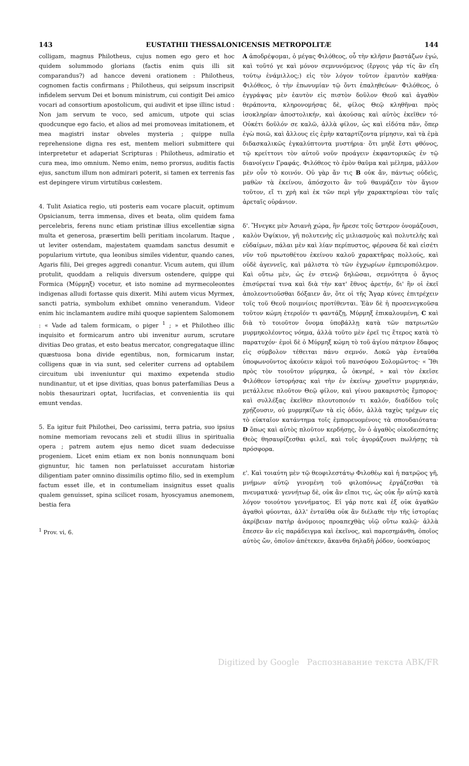143 EUSTATHII THESSALONICENSIS METROPOLITÆ 144
colligam, magnus Philotheus, cujus nomen ego gero et hoc quidem solummodo glorians (factis enim quis illi sit comparandus?) ad hancce deveni orationem : Philotheus, cognomen factis confirmans ; Philotheus, qui seipsum inscripsit infidelem servum Dei et bonum ministrum, cui contigit Dei amico vocari ad consortium apostolicum, qui audivit et ipse illinc istud : Non jam servum te voco, sed amicum, utpote qui scias quodcunque ego facio, et alios ad mei promoveas imitationem, et mea magistri instar obveles mysteria ; quippe nulla reprehensione digna res est, mentem meliori submittere qui interpretetur et adaperiat Scripturas : Philotheus, admiratio et cura mea, imo omnium. Nemo enim, nemo prorsus, auditis factis ejus, sanctum illum non admirari poterit, si tamen ex terrenis fas est depingere virum virtutibus cœlestem.
4. Tulit Asiatica regio, uti posteris eam vocare placuit, optimum Opsicianum, terra immensa, dives et beata, olim quidem fama percelebris, ferens nunc etiam pristinæ illius excellentiæ signa multa et generosa, præsertim belli peritiam incolarum. Itaque , ut leviter ostendam, majestatem quamdam sanctus desumit e popularium virtute, qua leonibus similes videntur, quando canes, Agaris filii, Dei greges aggredi conantur. Vicum autem, qui illum protulit, quoddam a reliquis diversum ostendere, quippe qui Formica (Μύρμηξ) vocetur, et isto nomine ad myrmecoleontes indigenas alludi fortasse quis dixerit. Mihi autem vicus Myrmex, sancti patria, symbolum exhibet omnino venerandum. Videor enim hic inclamantem audire mihi quoque sapientem Salomonem : « Vade ad talem formicam, o piger <sup>1</sup> ; » et Philotheo illic inquisito et formicarum antro ubi invenitur aurum, scrutare divitias Deo gratas, et esto beatus mercator, congregataque illinc quæstuosa bona divide egentibus, non, formicarum instar, colligens quæ in via sunt, sed celeriter currens ad optabilem circuitum ubi inveniuntur qui maximo expetenda studio nundinantur, ut et ipse divitias, quas bonus paterfamilias Deus a nobis thesaurizari optat, lucrifacias, et convenientia iis qui emunt vendas.
5. Ea igitur fuit Philothei, Deo carissimi, terra patria, suo ipsius nomine memoriam revocans zeli et studii illius in spiritualia opera ; patrem autem ejus nemo dicet suam dedecuisse progeniem. Licet enim etiam ex non bonis nonnunquam boni gignuntur, hic tamen non perlatuisset accuratam historiæ diligentiam pater omnino dissimilis optimo filio, sed in exemplum factum esset ille, et in contumeliam insignitus esset qualis qualem genuisset, spina scilicet rosam, hyoscyamus anemonem, bestia fera
<sup>1</sup> Prov. vi, 6.
A ἀποδρέψομαι, ὁ μέγας Φιλόθεος, οὗ τὴν κλῆσιν βαστάζων ἐγώ, καὶ τοῦτό γε καὶ μόνον σεμνυνόμενος (ἔργοις γάρ τίς ἂν εἴη τούτῳ ἐνάμιλλος;) εἰς τὸν λόγον τοῦτον ἐμαυτὸν καθῆκα· Φιλόθεος, ὁ τὴν ἐπωνυμίαν τῷ ὄντι ἐπαληθεύων· Φιλόθεος, ὁ ἐγγράψας μὲν ἑαυτὸν εἰς πιστὸν δοῦλον Θεοῦ καὶ ἀγαθὸν θεράποντα, κληρονομήσας δὲ, φίλος Θεῷ κληθῆναι πρὸς ἰσοκληρίαν ἀποστολικήν, καὶ ἀκούσας καὶ αὐτὸς ἐκεῖθεν τό· Οὐκέτι δοῦλόν σε καλῶ, ἀλλὰ φίλον, ὡς καὶ εἰδότα πᾶν, ὅπερ ἐγὼ ποιῶ, καὶ ἄλλους εἰς ἐμὴν καταρτίζοντα μίμησιν, καὶ τὰ ἐμὰ διδασκαλικῶς ἐγκαλύπτοντα μυστήρια· ὅτι μηδὲ ἔστι φθόνος, τῷ κρείττονι τὸν αὐτοῦ νοῦν προάγειν ἐκφαντορικῶς ἐν τῷ διανοίγειν Γραφάς. Φιλόθεος τὸ ἐμὸν θαῦμα καὶ μέλημα, μᾶλλον μὲν οὖν τὸ κοινόν. Οὐ γὰρ ἄν τις B οὐκ ἄν, πάντως οὐδεὶς, μαθὼν τὰ ἐκείνου, ἀπόσχοιτο ἂν τοῦ θαυμάζειν τὸν ἅγιον τοῦτον, εἴ τι χρὴ καὶ ἐκ τῶν περὶ γῆν χαρακτηρίσαι τὸν ταῖς ἀρεταῖς οὐράνιον.
δ'. Ἤνεγκε μὲν Ἀσιανὴ χώρα, ἣν ἤρεσε τοῖς ὕστερον ὀνομάζουσι, καλὸν Ὀψίκιον, γῆ πολυτενὴς εἰς μιλιασμοὺς καὶ πολυτελὴς καὶ εὐδαίμων, πάλαι μὲν καὶ λίαν περίπυστος, φέρουσα δὲ καὶ εἰσέτι νῦν τοῦ πρωτοθέτου ἐκείνου καλοῦ χαρακτῆρας πολλούς, καὶ οὐδὲ ἀγεννεῖς, καὶ μάλιστα τὸ τῶν ἐγχωρίων ἐμπειροπόλεμον. Καὶ οὕτω μὲν, ὡς ἐν στενῷ δηλῶσαι, σεμνότητα ὁ ἅγιος ἐπισύρεταί τινα καὶ διὰ τὴν κατ' ἔθνος ἀρετήν, δι' ἣν οἱ ἐκεῖ ἀπολεοντιοῦσθαι δόξαιεν ἄν, ὅτε οἱ τῆς Ἄγαρ κύνες ἐπιτρέχειν τοῖς τοῦ Θεοῦ ποιμνίοις προτίθενται. Ἐὰν δὲ ἡ προσενεγκοῦσα τοῦτον κώμη ἑτεροῖόν τι φαντάζῃ, Μύρμηξ ἐπικαλουμένη, C καὶ διὰ τὸ τοιοῦτον ὄνομα ὑποβάλλῃ κατὰ τῶν πατριωτῶν μυρμηκολέοντος νόημα, ἀλλὰ τοῦτο μὲν ἐρεῖ τις ἕτερος κατὰ τὸ παρατυχόν· ἐμοὶ δὲ ὁ Μύρμηξ κώμη τὸ τοῦ ἁγίου πάτριον ἔδαφος εἰς σύμβολον τέθειται πάνυ σεμνόν. Δοκῶ γὰρ ἐνταῦθα ὑποφωνοῦντος ἀκούειν κἀμοὶ τοῦ πανσόφου Σολομῶντος· « Ἴθι πρὸς τὸν τοιοῦτον μύρμηκα, ὦ ὀκνηρέ, » καὶ τὸν ἐκεῖσε Φιλόθεον ἱστορήσας καὶ τὴν ἐν ἐκείνῳ χρυσῖτιν μυρμηκιάν, μετάλλευε πλοῦτον Θεῷ φίλον, καὶ γίνου μακαριστὸς ἔμπορος· καὶ συλλέξας ἐκεῖθεν πλουτοποιόν τι καλόν, διαδίδου τοῖς χρῄζουσιν, οὐ μυρμηκίζων τὰ εἰς ὁδόν, ἀλλὰ ταχὺς τρέχων εἰς τὸ εὐκταῖον κατάντημα τοῖς ἐμπορευομένοις τὰ σπουδαιότατα· D ὅπως καὶ αὐτὸς πλοῦτον κερδήσῃς, ὃν ὁ ἀγαθὸς οἰκοδεσπότης Θεὸς θησαυρίζεσθαι φιλεῖ, καὶ τοῖς ἀγοράζουσι πωλήσῃς τὰ πρόσφορα.
ε'. Καὶ τοιαύτη μὲν τῷ θεοφιλεστάτῳ Φιλοθέῳ καὶ ἡ πατρῷος γῆ, μνήμων αὐτῷ γινομένη τοῦ φιλοπόνως ἐργάζεσθαι τὰ πνευματικά· γεννήτωρ δὲ, οὐκ ἂν εἴποι τις, ὡς οὐκ ἦν αὐτῷ κατὰ λόγον τοιούτου γεννήματος. Εἰ γάρ ποτε καὶ ἐξ οὐκ ἀγαθῶν ἀγαθοὶ φύονται, ἀλλ' ἐνταῦθα οὐκ ἂν διέλαθε τὴν τῆς ἱστορίας ἀκρίβειαν πατὴρ ἀνόμοιος προαπεχθὰς υἱῷ οὕτω καλῷ· ἀλλὰ ἔπεσεν ἂν εἰς παράδειγμα καὶ ἐκεῖνος, καὶ παρεσημάνθη, ὁποῖος αὐτὸς ὤν, ὁποῖον ἀπέτεκεν, ἄκανθα δηλαδὴ ῥόδον, ὑοσκύαμος
Digitized by Google Распознавание текста ABK/FR